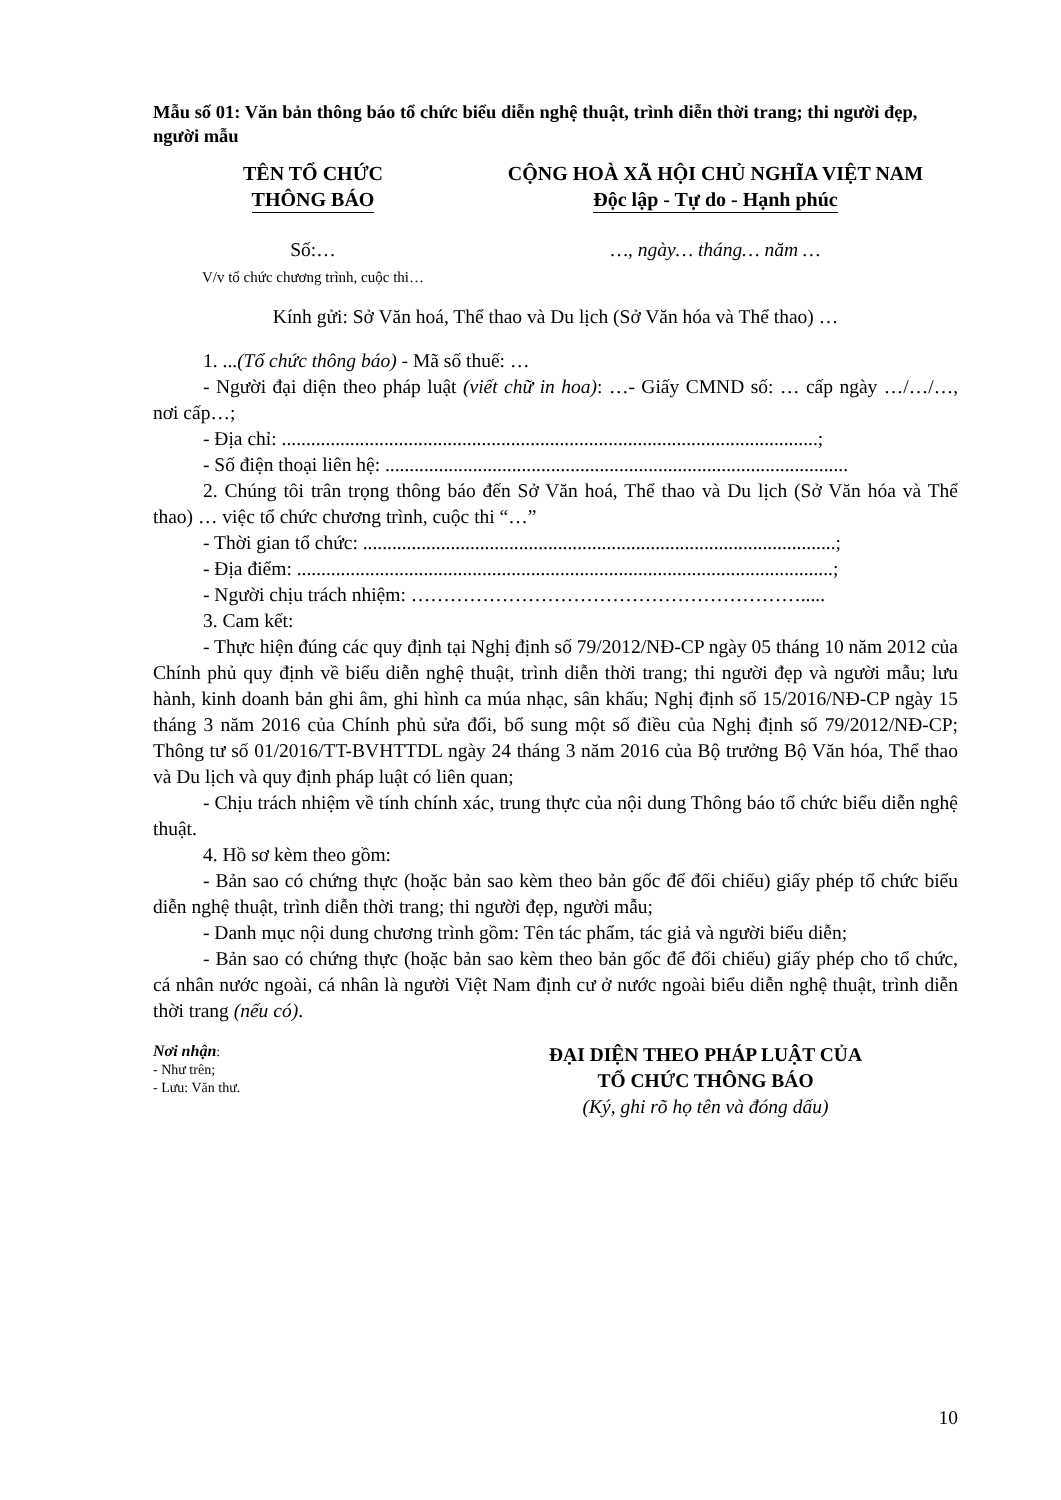Mẫu số 01: Văn bản thông báo tổ chức biểu diễn nghệ thuật, trình diễn thời trang; thi người đẹp, người mẫu
TÊN TỔ CHỨC
THÔNG BÁO
CỘNG HOÀ XÃ HỘI CHỦ NGHĨA VIỆT NAM
Độc lập - Tự do - Hạnh phúc
Số:…
V/v tổ chức chương trình, cuộc thi…
…, ngày… tháng… năm …
Kính gửi: Sở Văn hoá, Thể thao và Du lịch (Sở Văn hóa và Thể thao) …
1. ...(Tổ chức thông báo) - Mã số thuế: …
- Người đại diện theo pháp luật (viết chữ in hoa): …- Giấy CMND số: … cấp ngày …/…/…, nơi cấp…;
- Địa chỉ: ..............................................................................................................;
- Số điện thoại liên hệ: ...............................................................................................
2. Chúng tôi trân trọng thông báo đến Sở Văn hoá, Thể thao và Du lịch (Sở Văn hóa và Thể thao) … việc tổ chức chương trình, cuộc thi “…”
- Thời gian tổ chức: .................................................................................................;
- Địa điểm: ..............................................................................................................;
- Người chịu trách nhiệm: …………………………………………………….....
3. Cam kết:
- Thực hiện đúng các quy định tại Nghị định số 79/2012/NĐ-CP ngày 05 tháng 10 năm 2012 của Chính phủ quy định về biểu diễn nghệ thuật, trình diễn thời trang; thi người đẹp và người mẫu; lưu hành, kinh doanh bản ghi âm, ghi hình ca múa nhạc, sân khấu; Nghị định số 15/2016/NĐ-CP ngày 15 tháng 3 năm 2016 của Chính phủ sửa đổi, bổ sung một số điều của Nghị định số 79/2012/NĐ-CP; Thông tư số 01/2016/TT-BVHTTDL ngày 24 tháng 3 năm 2016 của Bộ trưởng Bộ Văn hóa, Thể thao và Du lịch và quy định pháp luật có liên quan;
- Chịu trách nhiệm về tính chính xác, trung thực của nội dung Thông báo tổ chức biểu diễn nghệ thuật.
4. Hồ sơ kèm theo gồm:
- Bản sao có chứng thực (hoặc bản sao kèm theo bản gốc để đối chiếu) giấy phép tổ chức biểu diễn nghệ thuật, trình diễn thời trang; thi người đẹp, người mẫu;
- Danh mục nội dung chương trình gồm: Tên tác phẩm, tác giả và người biểu diễn;
- Bản sao có chứng thực (hoặc bản sao kèm theo bản gốc để đối chiếu) giấy phép cho tổ chức, cá nhân nước ngoài, cá nhân là người Việt Nam định cư ở nước ngoài biểu diễn nghệ thuật, trình diễn thời trang (nếu có).
Nơi nhận:
- Như trên;
- Lưu: Văn thư.
ĐẠI DIỆN THEO PHÁP LUẬT CỦA
TỔ CHỨC THÔNG BÁO
(Ký, ghi rõ họ tên và đóng dấu)
10